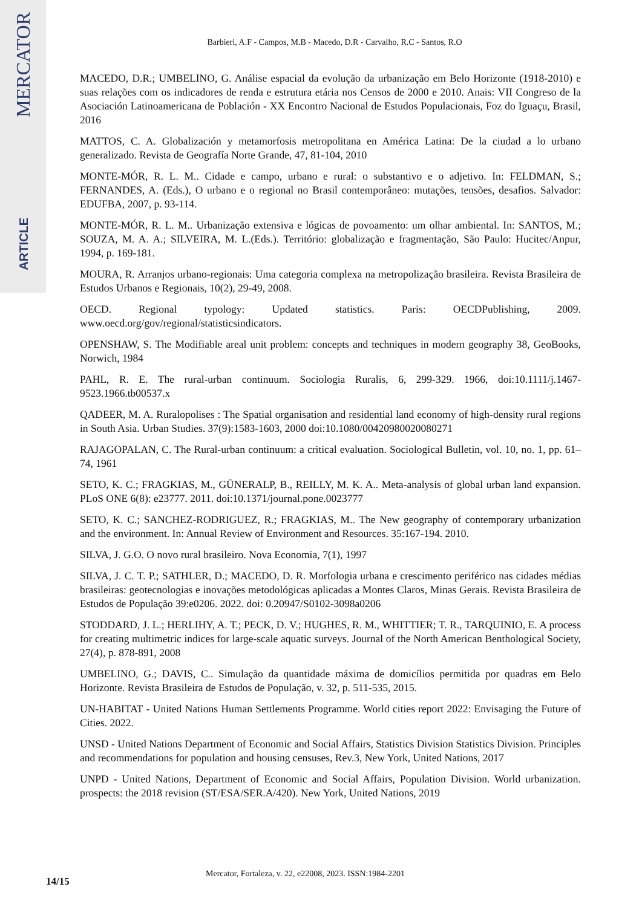MERCATOR
ARTICLE
Barbieri, A.F - Campos, M.B - Macedo, D.R - Carvalho, R.C - Santos, R.O
MACEDO, D.R.; UMBELINO, G. Análise espacial da evolução da urbanização em Belo Horizonte (1918-2010) e suas relações com os indicadores de renda e estrutura etária nos Censos de 2000 e 2010. Anais: VII Congreso de la Asociación Latinoamericana de Población - XX Encontro Nacional de Estudos Populacionais, Foz do Iguaçu, Brasil, 2016
MATTOS, C. A. Globalización y metamorfosis metropolitana en América Latina: De la ciudad a lo urbano generalizado. Revista de Geografía Norte Grande, 47, 81-104, 2010
MONTE-MÓR, R. L. M.. Cidade e campo, urbano e rural: o substantivo e o adjetivo. In: FELDMAN, S.; FERNANDES, A. (Eds.), O urbano e o regional no Brasil contemporâneo: mutações, tensões, desafios. Salvador: EDUFBA, 2007, p. 93-114.
MONTE-MÓR, R. L. M.. Urbanização extensiva e lógicas de povoamento: um olhar ambiental. In: SANTOS, M.; SOUZA, M. A. A.; SILVEIRA, M. L.(Eds.). Território: globalização e fragmentação, São Paulo: Hucitec/Anpur, 1994, p. 169-181.
MOURA, R. Arranjos urbano-regionais: Uma categoria complexa na metropolização brasileira. Revista Brasileira de Estudos Urbanos e Regionais, 10(2), 29-49, 2008.
OECD. Regional typology: Updated statistics. Paris: OECDPublishing, 2009. www.oecd.org/gov/regional/statisticsindicators.
OPENSHAW, S. The Modifiable areal unit problem: concepts and techniques in modern geography 38, GeoBooks, Norwich, 1984
PAHL, R. E. The rural-urban continuum. Sociologia Ruralis, 6, 299-329. 1966, doi:10.1111/j.1467-9523.1966.tb00537.x
QADEER, M. A. Ruralopolises : The Spatial organisation and residential land economy of high-density rural regions in South Asia. Urban Studies. 37(9):1583-1603, 2000 doi:10.1080/00420980020080271
RAJAGOPALAN, C. The Rural-urban continuum: a critical evaluation. Sociological Bulletin, vol. 10, no. 1, pp. 61–74, 1961
SETO, K. C.; FRAGKIAS, M., GÜNERALP, B., REILLY, M. K. A.. Meta-analysis of global urban land expansion. PLoS ONE 6(8): e23777. 2011. doi:10.1371/journal.pone.0023777
SETO, K. C.; SANCHEZ-RODRIGUEZ, R.; FRAGKIAS, M.. The New geography of contemporary urbanization and the environment. In: Annual Review of Environment and Resources. 35:167-194. 2010.
SILVA, J. G.O. O novo rural brasileiro. Nova Economia, 7(1), 1997
SILVA, J. C. T. P.; SATHLER, D.; MACEDO, D. R. Morfologia urbana e crescimento periférico nas cidades médias brasileiras: geotecnologias e inovações metodológicas aplicadas a Montes Claros, Minas Gerais. Revista Brasileira de Estudos de População 39:e0206. 2022. doi: 0.20947/S0102-3098a0206
STODDARD, J. L.; HERLIHY, A. T.; PECK, D. V.; HUGHES, R. M., WHITTIER; T. R., TARQUINIO, E. A process for creating multimetric indices for large-scale aquatic surveys. Journal of the North American Benthological Society, 27(4), p. 878-891, 2008
UMBELINO, G.; DAVIS, C.. Simulação da quantidade máxima de domicílios permitida por quadras em Belo Horizonte. Revista Brasileira de Estudos de População, v. 32, p. 511-535, 2015.
UN-HABITAT - United Nations Human Settlements Programme. World cities report 2022: Envisaging the Future of Cities. 2022.
UNSD - United Nations Department of Economic and Social Affairs, Statistics Division Statistics Division. Principles and recommendations for population and housing censuses, Rev.3, New York, United Nations, 2017
UNPD - United Nations, Department of Economic and Social Affairs, Population Division. World urbanization. prospects: the 2018 revision (ST/ESA/SER.A/420). New York, United Nations, 2019
Mercator, Fortaleza, v. 22, e22008, 2023. ISSN:1984-2201
14/15